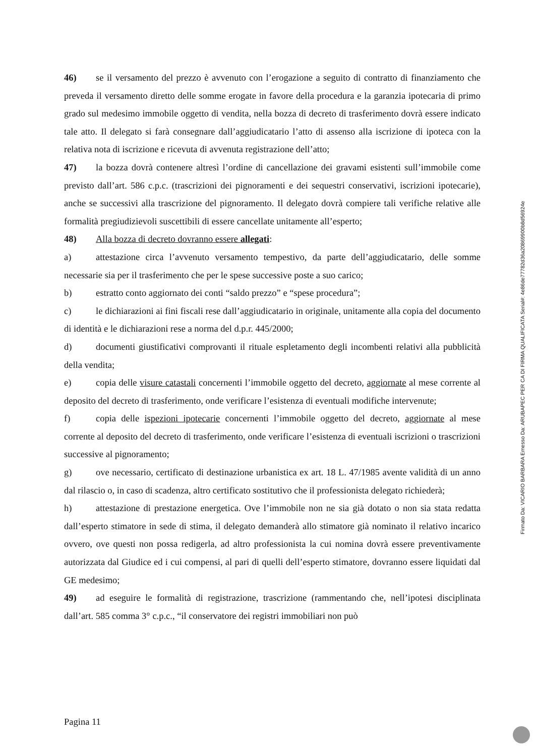46) se il versamento del prezzo è avvenuto con l’erogazione a seguito di contratto di finanziamento che preveda il versamento diretto delle somme erogate in favore della procedura e la garanzia ipotecaria di primo grado sul medesimo immobile oggetto di vendita, nella bozza di decreto di trasferimento dovrà essere indicato tale atto. Il delegato si farà consegnare dall’aggiudicatario l’atto di assenso alla iscrizione di ipoteca con la relativa nota di iscrizione e ricevuta di avvenuta registrazione dell’atto;
47) la bozza dovrà contenere altresì l’ordine di cancellazione dei gravami esistenti sull’immobile come previsto dall’art. 586 c.p.c. (trascrizioni dei pignoramenti e dei sequestri conservativi, iscrizioni ipotecarie), anche se successivi alla trascrizione del pignoramento. Il delegato dovrà compiere tali verifiche relative alle formalità pregiudizievoli suscettibili di essere cancellate unitamente all’esperto;
48) Alla bozza di decreto dovranno essere allegati:
a) attestazione circa l’avvenuto versamento tempestivo, da parte dell’aggiudicatario, delle somme necessarie sia per il trasferimento che per le spese successive poste a suo carico;
b) estratto conto aggiornato dei conti “saldo prezzo” e “spese procedura”;
c) le dichiarazioni ai fini fiscali rese dall’aggiudicatario in originale, unitamente alla copia del documento di identità e le dichiarazioni rese a norma del d.p.r. 445/2000;
d) documenti giustificativi comprovanti il rituale espletamento degli incombenti relativi alla pubblicità della vendita;
e) copia delle visure catastali concernenti l’immobile oggetto del decreto, aggiornate al mese corrente al deposito del decreto di trasferimento, onde verificare l’esistenza di eventuali modifiche intervenute;
f) copia delle ispezioni ipotecarie concernenti l’immobile oggetto del decreto, aggiornate al mese corrente al deposito del decreto di trasferimento, onde verificare l’esistenza di eventuali iscrizioni o trascrizioni successive al pignoramento;
g) ove necessario, certificato di destinazione urbanistica ex art. 18 L. 47/1985 avente validità di un anno dal rilascio o, in caso di scadenza, altro certificato sostitutivo che il professionista delegato richiederà;
h) attestazione di prestazione energetica. Ove l’immobile non ne sia già dotato o non sia stata redatta dall’esperto stimatore in sede di stima, il delegato demanderà allo stimatore già nominato il relativo incarico ovvero, ove questi non possa redigerla, ad altro professionista la cui nomina dovrà essere preventivamente autorizzata dal Giudice ed i cui compensi, al pari di quelli dell’esperto stimatore, dovranno essere liquidati dal GE medesimo;
49) ad eseguire le formalità di registrazione, trascrizione (rammentando che, nell’ipotesi disciplinata dall’art. 585 comma 3° c.p.c., “il conservatore dei registri immobiliari non può
Pagina 11
Firmato Da: VICARIO BARBARA Emesso Da: ARUBAPEC PER CA DI FIRMA QUALIFICATA Serial#: 4e86de77782d36a20869900b8d56924e